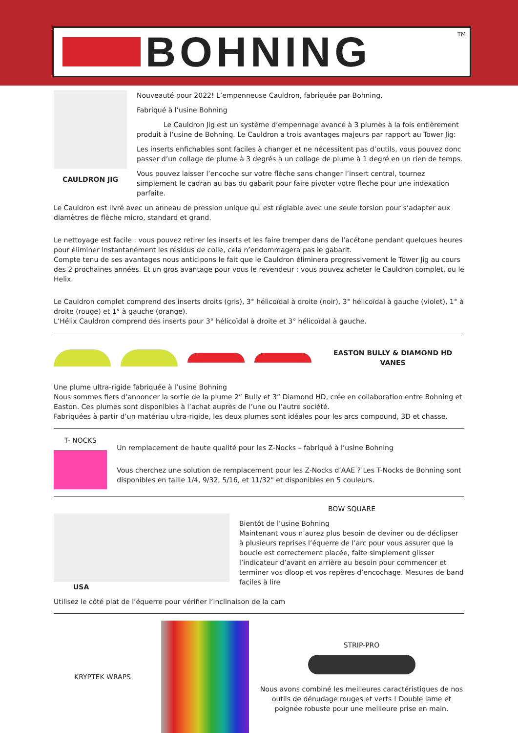BOHNING
<sup>TM</sup>
CAULDRON JIG
Nouveauté pour 2022! L’empenneuse Cauldron, fabriquée par Bohning.
Fabriqué à l’usine Bohning
Le Cauldron Jig est un système d’empennage avancé à 3 plumes à la fois entièrement produit à l’usine de Bohning. Le Cauldron a trois avantages majeurs par rapport au Tower Jig:
Les inserts enfichables sont faciles à changer et ne nécessitent pas d’outils, vous pouvez donc passer d’un collage de plume à 3 degrés à un collage de plume à 1 degré en un rien de temps.
Vous pouvez laisser l’encoche sur votre flèche sans changer l’insert central, tournez simplement le cadran au bas du gabarit pour faire pivoter votre fleche pour une indexation parfaite.
Le Cauldron est livré avec un anneau de pression unique qui est réglable avec une seule torsion pour s’adapter aux diamètres de flèche micro, standard et grand.
Le nettoyage est facile : vous pouvez retirer les inserts et les faire tremper dans de l’acétone pendant quelques heures pour éliminer instantanément les résidus de colle, cela n’endommagera pas le gabarit.
Compte tenu de ses avantages nous anticipons le fait que le Cauldron éliminera progressivement le Tower Jig au cours des 2 prochaines années. Et un gros avantage pour vous le revendeur : vous pouvez acheter le Cauldron complet, ou le Helix.
Le Cauldron complet comprend des inserts droits (gris), 3° hélicoïdal à droite (noir), 3° hélicoïdal à gauche (violet), 1° à droite (rouge) et 1° à gauche (orange).
L’Hélix Cauldron comprend des inserts pour 3° hélicoïdal à droite et 3° hélicoïdal à gauche.
EASTON BULLY & DIAMOND HD VANES
Une plume ultra-rigide fabriquée à l’usine Bohning
Nous sommes fiers d’annoncer la sortie de la plume 2” Bully et 3” Diamond HD, crée en collaboration entre Bohning et Easton. Ces plumes sont disponibles à l’achat auprès de l’une ou l’autre société.
Fabriquées à partir d’un matériau ultra-rigide, les deux plumes sont idéales pour les arcs compound, 3D et chasse.
T- NOCKS
Un remplacement de haute qualité pour les Z-Nocks – fabriqué à l’usine Bohning
Vous cherchez une solution de remplacement pour les Z-Nocks d’AAE ? Les T-Nocks de Bohning sont disponibles en taille 1/4, 9/32, 5/16, et 11/32" et disponibles en 5 couleurs.
USA BOW SQUARE
Bientôt de l’usine Bohning
Maintenant vous n’aurez plus besoin de deviner ou de déclipser à plusieurs reprises l’équerre de l’arc pour vous assurer que la boucle est correctement placée, faite simplement glisser l’indicateur d’avant en arrière au besoin pour commencer et terminer vos dloop et vos repères d’encochage. Mesures de band faciles à lire
Utilisez le côté plat de l’équerre pour vérifier l’inclinaison de la cam
KRYPTEK WRAPS
STRIP-PRO
Nous avons combiné les meilleures caractéristiques de nos outils de dénudage rouges et verts ! Double lame et poignée robuste pour une meilleure prise en main.